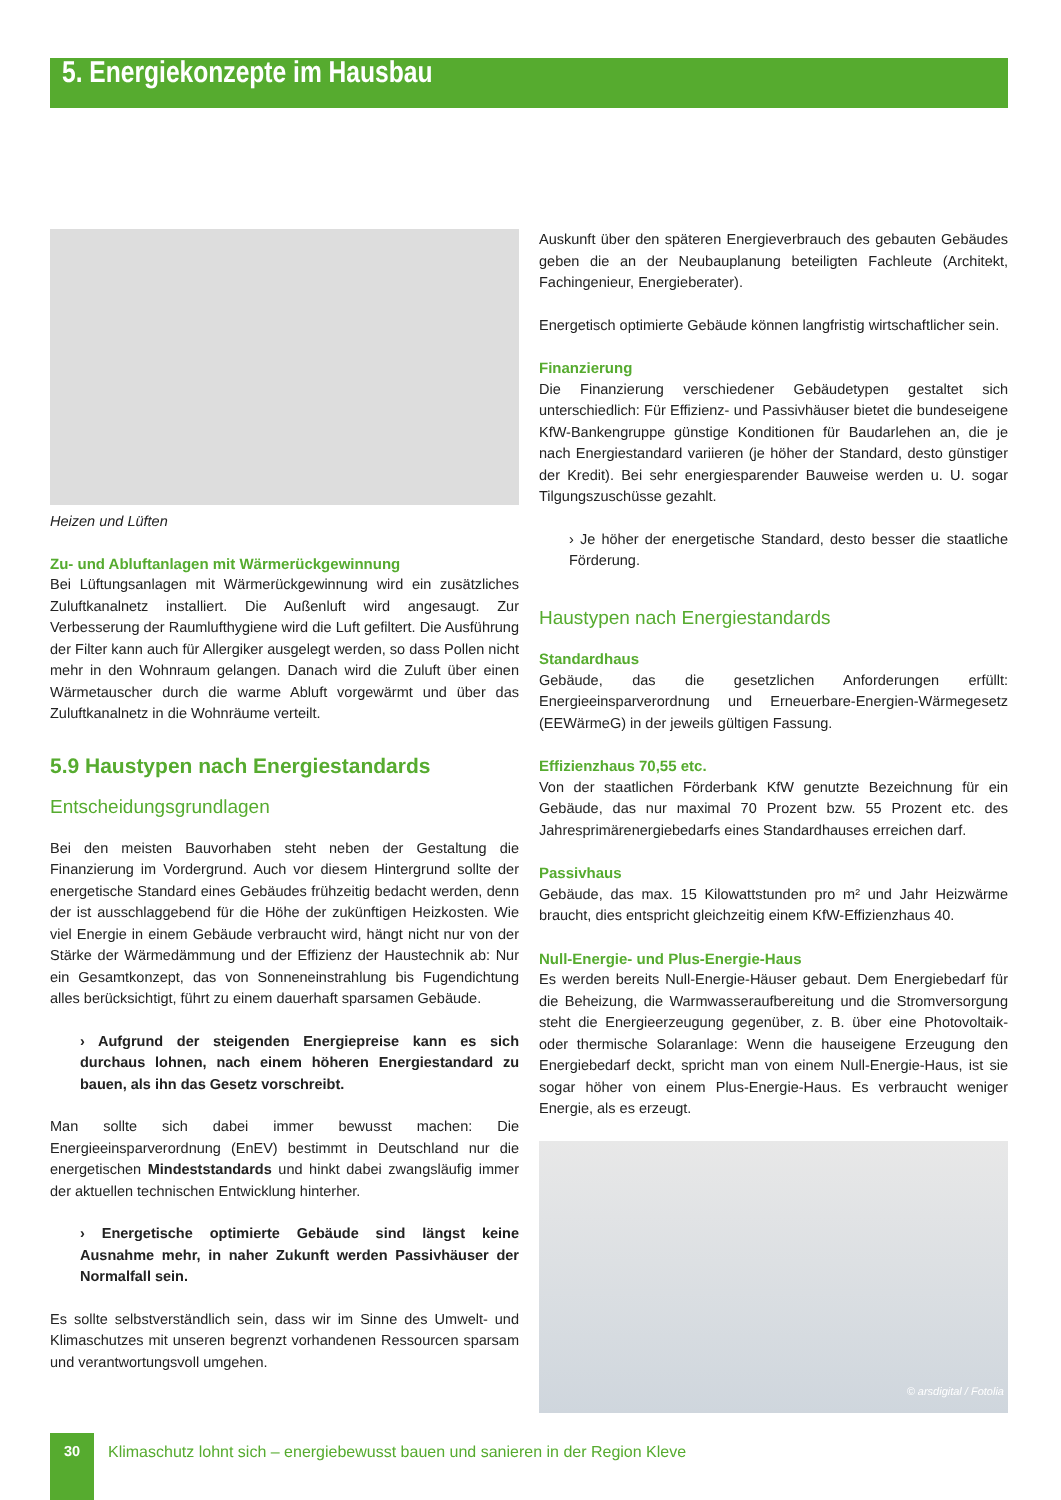5. Energiekonzepte im Hausbau
Heizen und Lüften
Zu- und Abluftanlagen mit Wärmerückgewinnung
Bei Lüftungsanlagen mit Wärmerückgewinnung wird ein zusätzliches Zuluftkanalnetz installiert. Die Außenluft wird angesaugt. Zur Verbesserung der Raumlufthygiene wird die Luft gefiltert. Die Ausführung der Filter kann auch für Allergiker ausgelegt werden, so dass Pollen nicht mehr in den Wohnraum gelangen. Danach wird die Zuluft über einen Wärmetauscher durch die warme Abluft vorgewärmt und über das Zuluftkanalnetz in die Wohnräume verteilt.
5.9 Haustypen nach Energiestandards
Entscheidungsgrundlagen
Bei den meisten Bauvorhaben steht neben der Gestaltung die Finanzierung im Vordergrund. Auch vor diesem Hintergrund sollte der energetische Standard eines Gebäudes frühzeitig bedacht werden, denn der ist ausschlaggebend für die Höhe der zukünftigen Heizkosten. Wie viel Energie in einem Gebäude verbraucht wird, hängt nicht nur von der Stärke der Wärmedämmung und der Effizienz der Haustechnik ab: Nur ein Gesamtkonzept, das von Sonneneinstrahlung bis Fugendichtung alles berücksichtigt, führt zu einem dauerhaft sparsamen Gebäude.
› Aufgrund der steigenden Energiepreise kann es sich durchaus lohnen, nach einem höheren Energiestandard zu bauen, als ihn das Gesetz vorschreibt.
Man sollte sich dabei immer bewusst machen: Die Energieeinsparverordnung (EnEV) bestimmt in Deutschland nur die energetischen Mindeststandards und hinkt dabei zwangsläufig immer der aktuellen technischen Entwicklung hinterher.
› Energetische optimierte Gebäude sind längst keine Ausnahme mehr, in naher Zukunft werden Passivhäuser der Normalfall sein.
Es sollte selbstverständlich sein, dass wir im Sinne des Umwelt- und Klimaschutzes mit unseren begrenzt vorhandenen Ressourcen sparsam und verantwortungsvoll umgehen.
Auskunft über den späteren Energieverbrauch des gebauten Gebäudes geben die an der Neubauplanung beteiligten Fachleute (Architekt, Fachingenieur, Energieberater).
Energetisch optimierte Gebäude können langfristig wirtschaftlicher sein.
Finanzierung
Die Finanzierung verschiedener Gebäudetypen gestaltet sich unterschiedlich: Für Effizienz- und Passivhäuser bietet die bundeseigene KfW-Bankengruppe günstige Konditionen für Baudarlehen an, die je nach Energiestandard variieren (je höher der Standard, desto günstiger der Kredit). Bei sehr energiesparender Bauweise werden u. U. sogar Tilgungszuschüsse gezahlt.
› Je höher der energetische Standard, desto besser die staatliche Förderung.
Haustypen nach Energiestandards
Standardhaus
Gebäude, das die gesetzlichen Anforderungen erfüllt: Energieeinsparverordnung und Erneuerbare-Energien-Wärmegesetz (EEWärmeG) in der jeweils gültigen Fassung.
Effizienzhaus 70,55 etc.
Von der staatlichen Förderbank KfW genutzte Bezeichnung für ein Gebäude, das nur maximal 70 Prozent bzw. 55 Prozent etc. des Jahresprimärenergiebedarfs eines Standardhauses erreichen darf.
Passivhaus
Gebäude, das max. 15 Kilowattstunden pro m² und Jahr Heizwärme braucht, dies entspricht gleichzeitig einem KfW-Effizienzhaus 40.
Null-Energie- und Plus-Energie-Haus
Es werden bereits Null-Energie-Häuser gebaut. Dem Energiebedarf für die Beheizung, die Warmwasseraufbereitung und die Stromversorgung steht die Energieerzeugung gegenüber, z. B. über eine Photovoltaik- oder thermische Solaranlage: Wenn die hauseigene Erzeugung den Energiebedarf deckt, spricht man von einem Null-Energie-Haus, ist sie sogar höher von einem Plus-Energie-Haus. Es verbraucht weniger Energie, als es erzeugt.
© arsdigital / Fotolia
30
Klimaschutz lohnt sich – energiebewusst bauen und sanieren in der Region Kleve